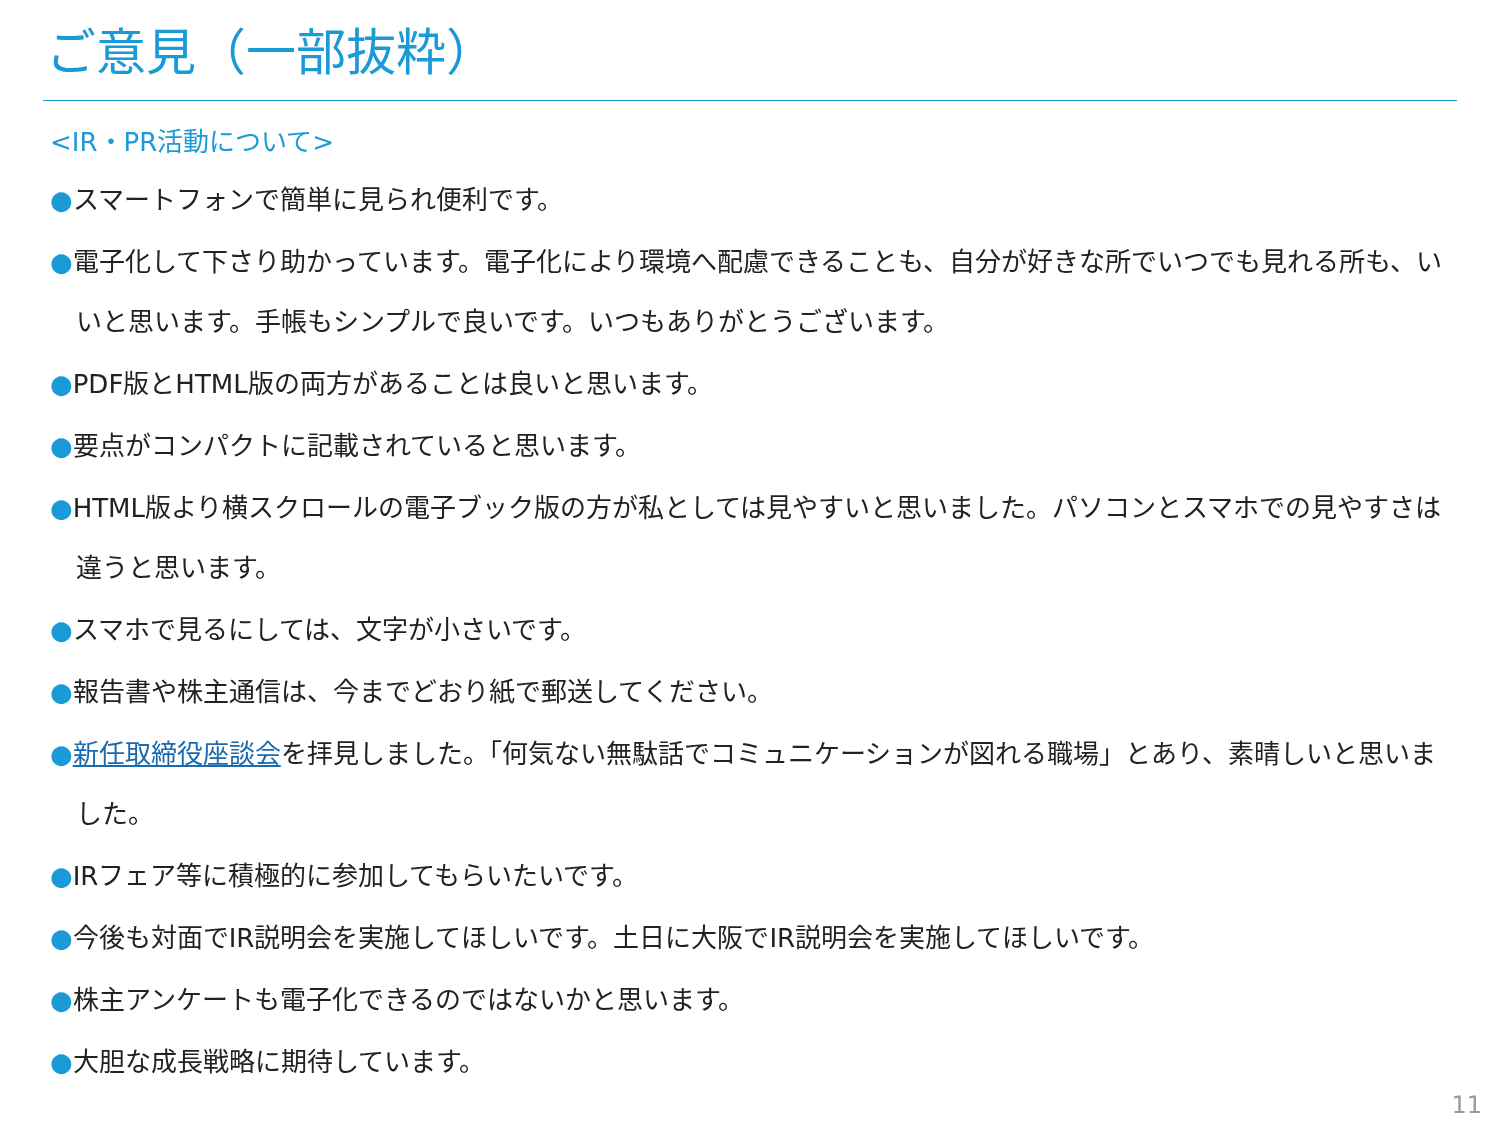ご意見（一部抜粋）
<IR・PR活動について>
●スマートフォンで簡単に見られ便利です。
●電子化して下さり助かっています。電子化により環境へ配慮できることも、自分が好きな所でいつでも見れる所も、いいと思います。手帳もシンプルで良いです。いつもありがとうございます。
●PDF版とHTML版の両方があることは良いと思います。
●要点がコンパクトに記載されていると思います。
●HTML版より横スクロールの電子ブック版の方が私としては見やすいと思いました。パソコンとスマホでの見やすさは違うと思います。
●スマホで見るにしては、文字が小さいです。
●報告書や株主通信は、今までどおり紙で郵送してください。
●新任取締役座談会を拝見しました。「何気ない無駄話でコミュニケーションが図れる職場」とあり、素晴しいと思いました。
●IRフェア等に積極的に参加してもらいたいです。
●今後も対面でIR説明会を実施してほしいです。土日に大阪でIR説明会を実施してほしいです。
●株主アンケートも電子化できるのではないかと思います。
●大胆な成長戦略に期待しています。
11